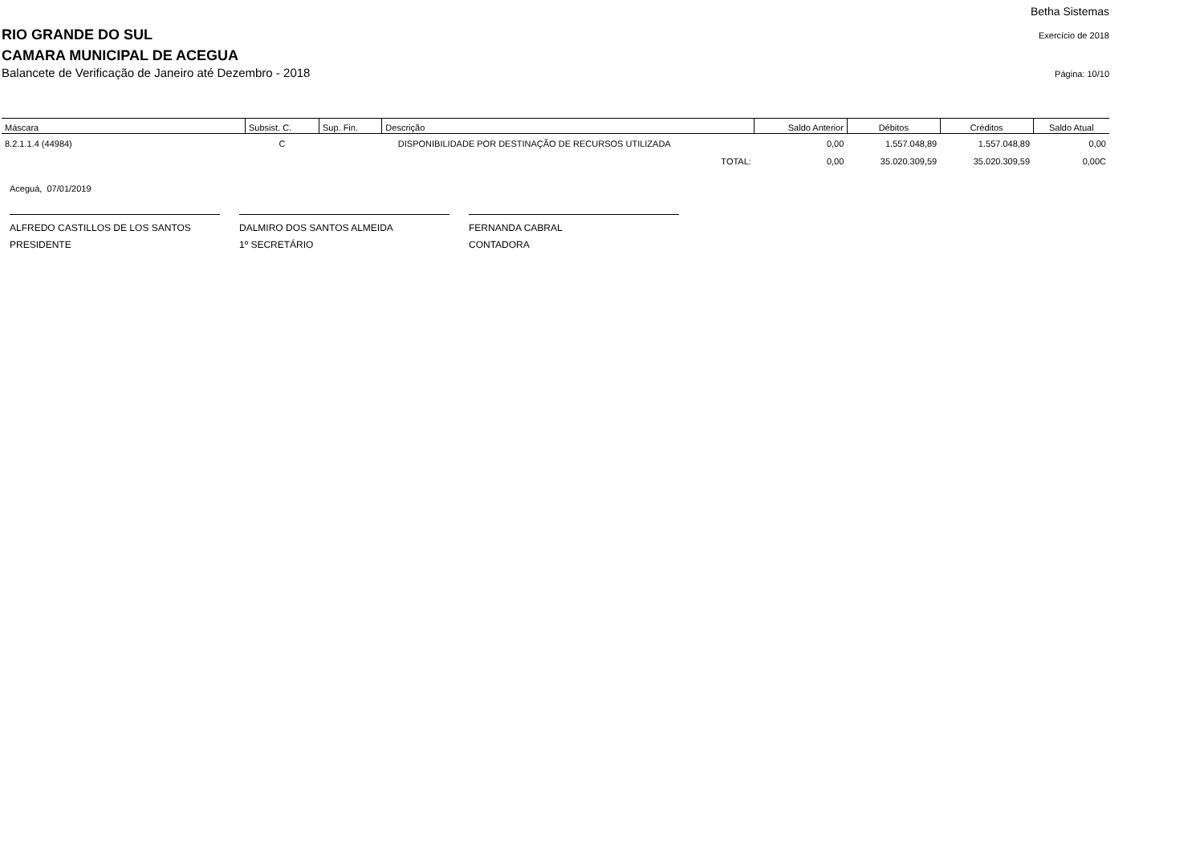RIO GRANDE DO SUL
CAMARA MUNICIPAL DE ACEGUA
Balancete de Verificação de Janeiro até Dezembro - 2018
Betha Sistemas
Exercício de 2018
Página: 10/10
| Máscara | Subsist. C. | Sup. Fin. | Descrição | Saldo Anterior | Débitos | Créditos | Saldo Atual |
| --- | --- | --- | --- | --- | --- | --- | --- |
| 8.2.1.1.4 (44984) | C | | DISPONIBILIDADE POR DESTINAÇÃO DE RECURSOS UTILIZADA | 0,00 | 1.557.048,89 | 1.557.048,89 | 0,00 |
| | | | TOTAL: | 0,00 | 35.020.309,59 | 35.020.309,59 | 0,00C |
Aceguá, 07/01/2019
ALFREDO CASTILLOS DE LOS SANTOS
PRESIDENTE
DALMIRO DOS SANTOS ALMEIDA
1º SECRETÁRIO
FERNANDA CABRAL
CONTADORA